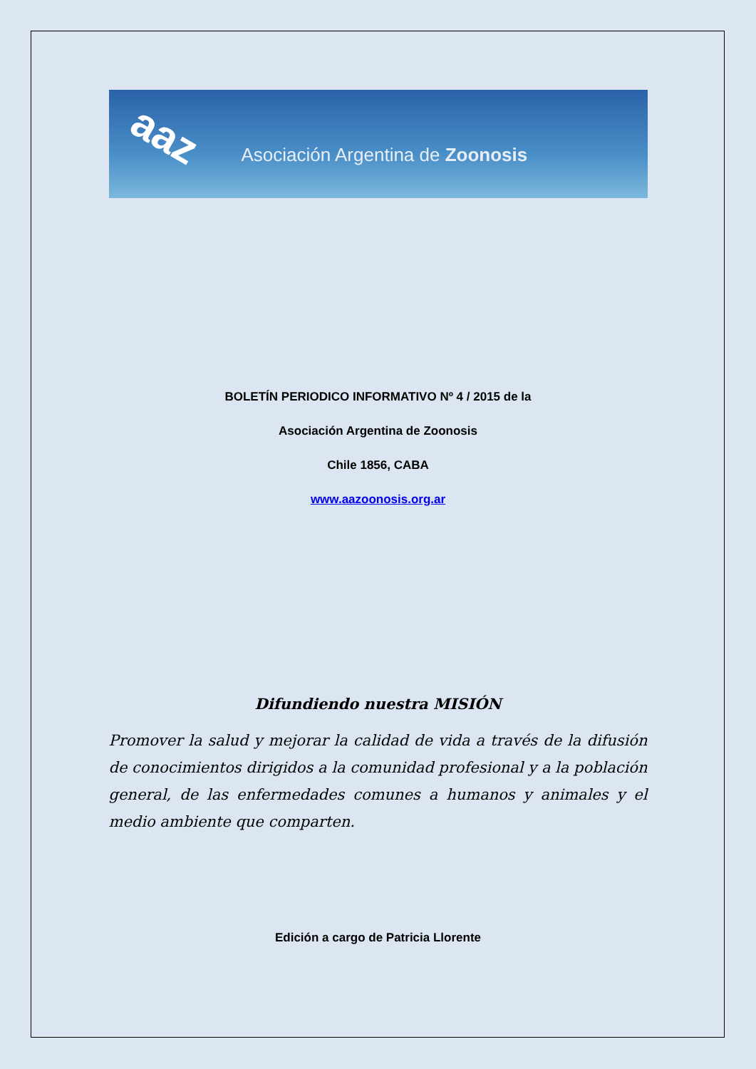aaz
Asociación Argentina de Zoonosis
BOLETÍN PERIODICO INFORMATIVO Nº 4 / 2015 de la
Asociación Argentina de Zoonosis
Chile 1856, CABA
www.aazoonosis.org.ar
Difundiendo nuestra MISIÓN
Promover la salud y mejorar la calidad de vida a través de la difusión de conocimientos dirigidos a la comunidad profesional y a la población general, de las enfermedades comunes a humanos y animales y el medio ambiente que comparten.
Edición a cargo de Patricia Llorente